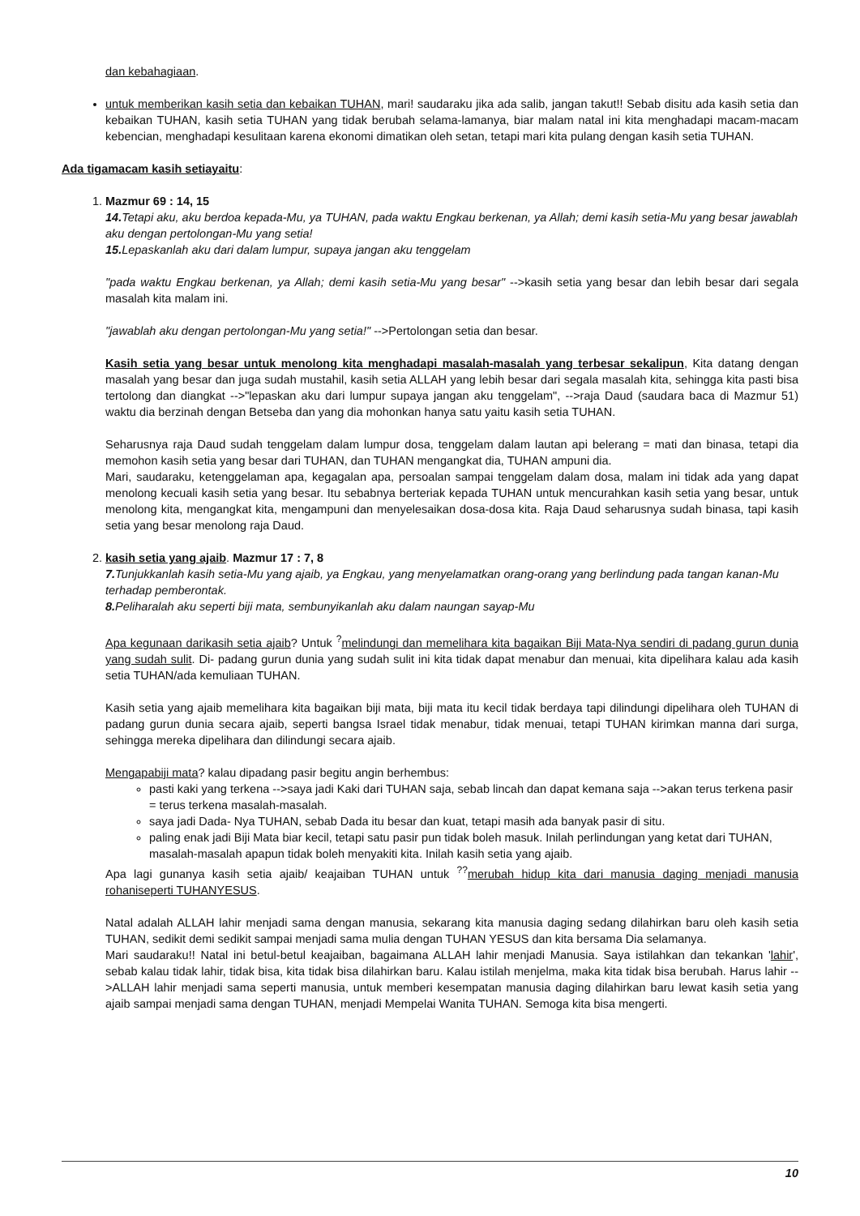dan kebahagiaan.
untuk memberikan kasih setia dan kebaikan TUHAN, mari! saudaraku jika ada salib, jangan takut!! Sebab disitu ada kasih setia dan kebaikan TUHAN, kasih setia TUHAN yang tidak berubah selama-lamanya, biar malam natal ini kita menghadapi macam-macam kebencian, menghadapi kesulitaan karena ekonomi dimatikan oleh setan, tetapi mari kita pulang dengan kasih setia TUHAN.
Ada tigamacam kasih setiayaitu:
1. Mazmur 69 : 14, 15
14. Tetapi aku, aku berdoa kepada-Mu, ya TUHAN, pada waktu Engkau berkenan, ya Allah; demi kasih setia-Mu yang besar jawablah aku dengan pertolongan-Mu yang setia!
15. Lepaskanlah aku dari dalam lumpur, supaya jangan aku tenggelam
"pada waktu Engkau berkenan, ya Allah; demi kasih setia-Mu yang besar" -->kasih setia yang besar dan lebih besar dari segala masalah kita malam ini.
"jawablah aku dengan pertolongan-Mu yang setia!" -->Pertolongan setia dan besar.
Kasih setia yang besar untuk menolong kita menghadapi masalah-masalah yang terbesar sekalipun, Kita datang dengan masalah yang besar dan juga sudah mustahil, kasih setia ALLAH yang lebih besar dari segala masalah kita, sehingga kita pasti bisa tertolong dan diangkat -->"lepaskan aku dari lumpur supaya jangan aku tenggelam", -->raja Daud (saudara baca di Mazmur 51) waktu dia berzinah dengan Betseba dan yang dia mohonkan hanya satu yaitu kasih setia TUHAN.
Seharusnya raja Daud sudah tenggelam dalam lumpur dosa, tenggelam dalam lautan api belerang = mati dan binasa, tetapi dia memohon kasih setia yang besar dari TUHAN, dan TUHAN mengangkat dia, TUHAN ampuni dia.
Mari, saudaraku, ketenggelaman apa, kegagalan apa, persoalan sampai tenggelam dalam dosa, malam ini tidak ada yang dapat menolong kecuali kasih setia yang besar. Itu sebabnya berteriak kepada TUHAN untuk mencurahkan kasih setia yang besar, untuk menolong kita, mengangkat kita, mengampuni dan menyelesaikan dosa-dosa kita. Raja Daud seharusnya sudah binasa, tapi kasih setia yang besar menolong raja Daud.
2. kasih setia yang ajaib. Mazmur 17 : 7, 8
7. Tunjukkanlah kasih setia-Mu yang ajaib, ya Engkau, yang menyelamatkan orang-orang yang berlindung pada tangan kanan-Mu terhadap pemberontak.
8. Peliharalah aku seperti biji mata, sembunyikanlah aku dalam naungan sayap-Mu
Apa kegunaan darikasih setia ajaib? Untuk <sup>?</sup>melindungi dan memelihara kita bagaikan Biji Mata-Nya sendiri di padang gurun dunia yang sudah sulit. Di- padang gurun dunia yang sudah sulit ini kita tidak dapat menabur dan menuai, kita dipelihara kalau ada kasih setia TUHAN/ada kemuliaan TUHAN.
Kasih setia yang ajaib memelihara kita bagaikan biji mata, biji mata itu kecil tidak berdaya tapi dilindungi dipelihara oleh TUHAN di padang gurun dunia secara ajaib, seperti bangsa Israel tidak menabur, tidak menuai, tetapi TUHAN kirimkan manna dari surga, sehingga mereka dipelihara dan dilindungi secara ajaib.
Mengapabiji mata? kalau dipadang pasir begitu angin berhembus:
pasti kaki yang terkena -->saya jadi Kaki dari TUHAN saja, sebab lincah dan dapat kemana saja -->akan terus terkena pasir = terus terkena masalah-masalah.
saya jadi Dada- Nya TUHAN, sebab Dada itu besar dan kuat, tetapi masih ada banyak pasir di situ.
paling enak jadi Biji Mata biar kecil, tetapi satu pasir pun tidak boleh masuk. Inilah perlindungan yang ketat dari TUHAN, masalah-masalah apapun tidak boleh menyakiti kita. Inilah kasih setia yang ajaib.
Apa lagi gunanya kasih setia ajaib/ keajaiban TUHAN untuk <sup>??</sup>merubah hidup kita dari manusia daging menjadi manusia rohaniseperti TUHANYESUS.
Natal adalah ALLAH lahir menjadi sama dengan manusia, sekarang kita manusia daging sedang dilahirkan baru oleh kasih setia TUHAN, sedikit demi sedikit sampai menjadi sama mulia dengan TUHAN YESUS dan kita bersama Dia selamanya.
Mari saudaraku!! Natal ini betul-betul keajaiban, bagaimana ALLAH lahir menjadi Manusia. Saya istilahkan dan tekankan 'lahir', sebab kalau tidak lahir, tidak bisa, kita tidak bisa dilahirkan baru. Kalau istilah menjelma, maka kita tidak bisa berubah. Harus lahir -->ALLAH lahir menjadi sama seperti manusia, untuk memberi kesempatan manusia daging dilahirkan baru lewat kasih setia yang ajaib sampai menjadi sama dengan TUHAN, menjadi Mempelai Wanita TUHAN. Semoga kita bisa mengerti.
10